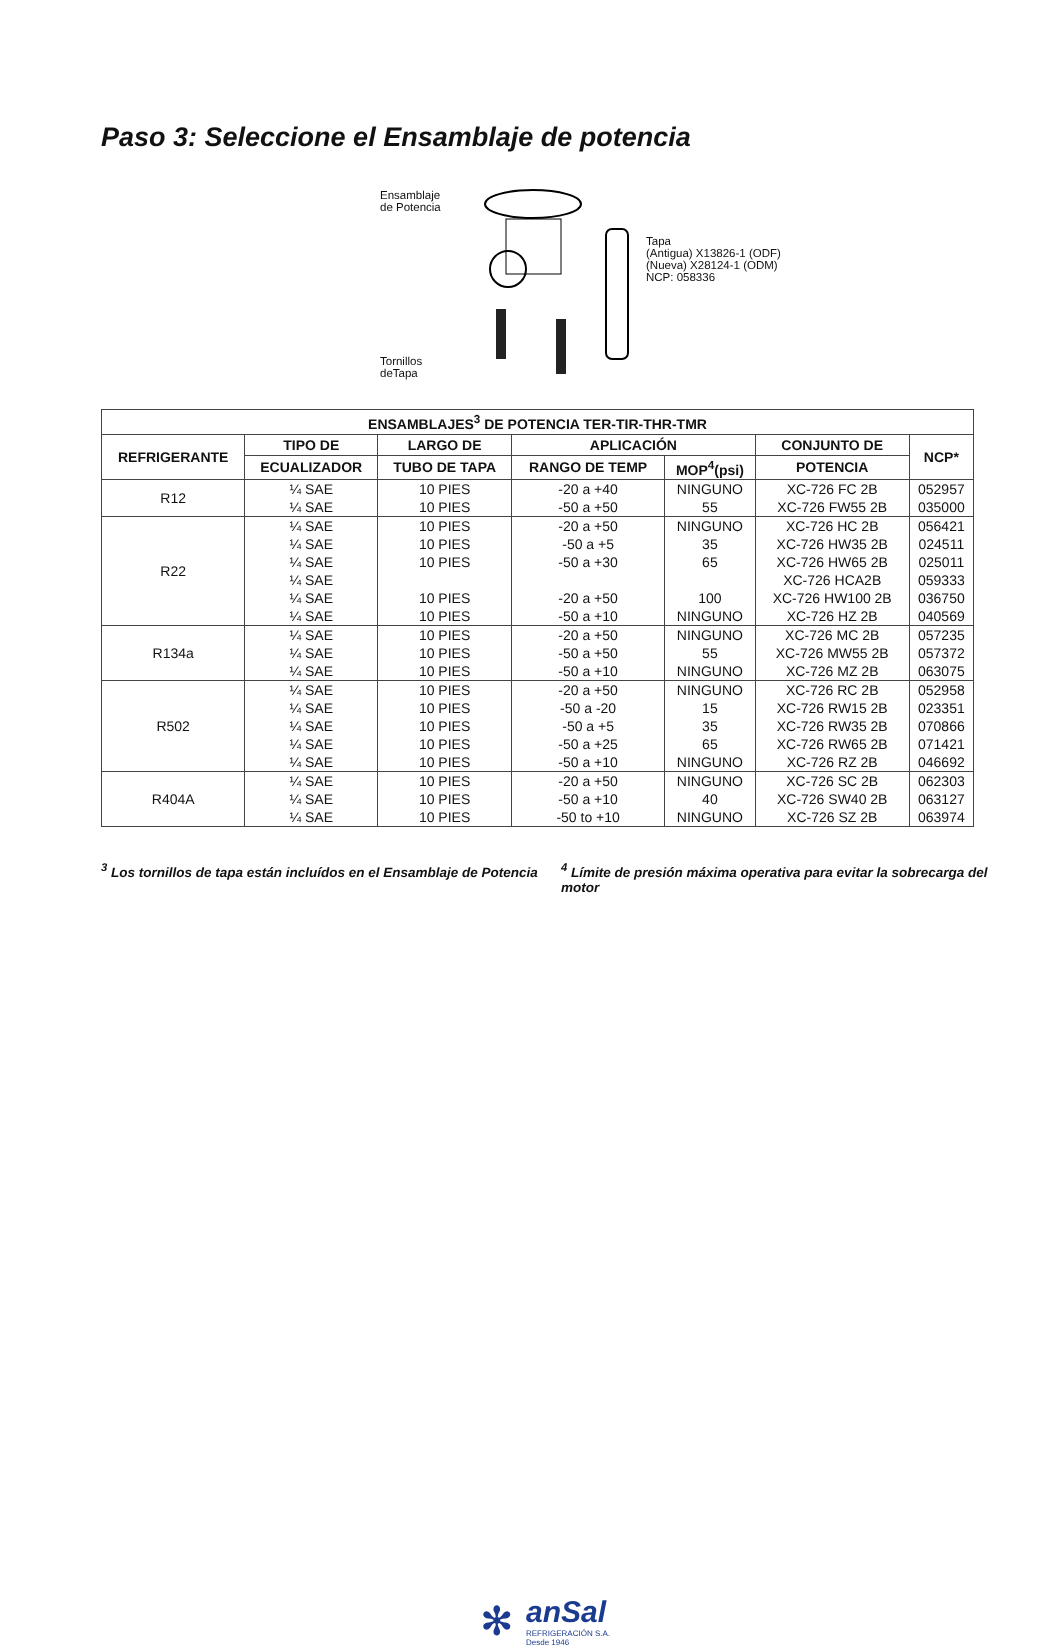Paso 3: Seleccione el Ensamblaje de potencia
Ensamblaje
de Potencia
Tornillos
deTapa
Tapa
(Antigua) X13826-1 (ODF)
(Nueva) X28124-1 (ODM)
NCP: 058336
| ENSAMBLAJES<sup>3</sup> DE POTENCIA TER-TIR-THR-TMR | | | | | | |
| --- | --- | --- | --- | --- | --- | --- |
| REFRIGERANTE | TIPO DE | LARGO DE | APLICACIÓN | | CONJUNTO DE | NCP* |
| | ECUALIZADOR | TUBO DE TAPA | RANGO DE TEMP | MOP<sup>4</sup>(psi) | POTENCIA | |
| R12 | ¼ SAE | 10 PIES | -20 a +40 | NINGUNO | XC-726 FC 2B | 052957 |
| | ¼ SAE | 10 PIES | -50 a +50 | 55 | XC-726 FW55 2B | 035000 |
| R22 | ¼ SAE | 10 PIES | -20 a +50 | NINGUNO | XC-726 HC 2B | 056421 |
| | ¼ SAE | 10 PIES | -50 a +5 | 35 | XC-726 HW35 2B | 024511 |
| | ¼ SAE | 10 PIES | -50 a +30 | 65 | XC-726 HW65 2B | 025011 |
| | ¼ SAE | | | | XC-726 HCA2B | 059333 |
| | ¼ SAE | 10 PIES | -20 a +50 | 100 | XC-726 HW100 2B | 036750 |
| | ¼ SAE | 10 PIES | -50 a +10 | NINGUNO | XC-726 HZ 2B | 040569 |
| R134a | ¼ SAE | 10 PIES | -20 a +50 | NINGUNO | XC-726 MC 2B | 057235 |
| | ¼ SAE | 10 PIES | -50 a +50 | 55 | XC-726 MW55 2B | 057372 |
| | ¼ SAE | 10 PIES | -50 a +10 | NINGUNO | XC-726 MZ 2B | 063075 |
| R502 | ¼ SAE | 10 PIES | -20 a +50 | NINGUNO | XC-726 RC 2B | 052958 |
| | ¼ SAE | 10 PIES | -50 a -20 | 15 | XC-726 RW15 2B | 023351 |
| | ¼ SAE | 10 PIES | -50 a +5 | 35 | XC-726 RW35 2B | 070866 |
| | ¼ SAE | 10 PIES | -50 a +25 | 65 | XC-726 RW65 2B | 071421 |
| | ¼ SAE | 10 PIES | -50 a +10 | NINGUNO | XC-726 RZ 2B | 046692 |
| R404A | ¼ SAE | 10 PIES | -20 a +50 | NINGUNO | XC-726 SC 2B | 062303 |
| | ¼ SAE | 10 PIES | -50 a +10 | 40 | XC-726 SW40 2B | 063127 |
| | ¼ SAE | 10 PIES | -50 to +10 | NINGUNO | XC-726 SZ 2B | 063974 |
<sup>3</sup> Los tornillos de tapa están incluídos en el Ensamblaje de Potencia
<sup>4</sup> Límite de presión máxima operativa para evitar la sobrecarga del motor
✻
anSal
REFRIGERACIÓN S.A.
Desde 1946